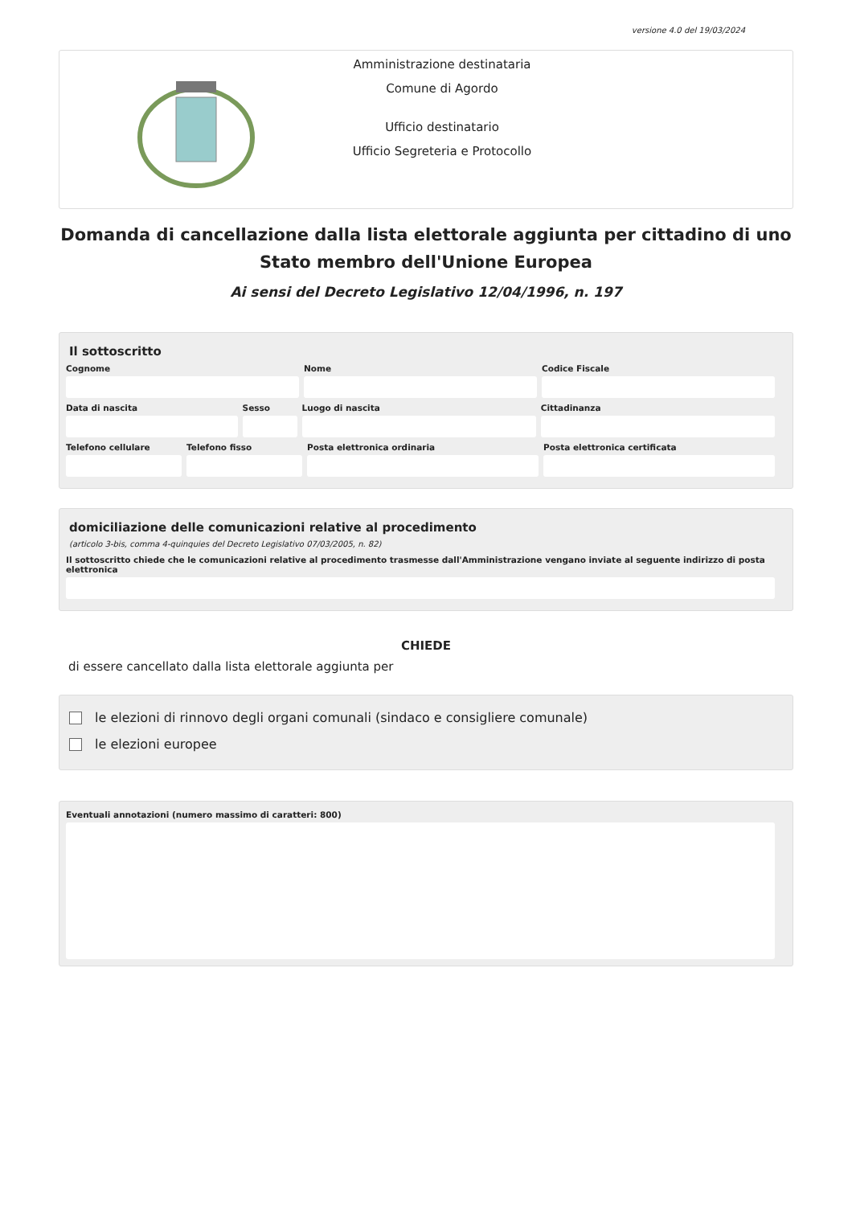versione 4.0 del 19/03/2024
Amministrazione destinataria
Comune di Agordo
Ufficio destinatario
Ufficio Segreteria e Protocollo
Domanda di cancellazione dalla lista elettorale aggiunta per cittadino di uno Stato membro dell'Unione Europea
Ai sensi del Decreto Legislativo 12/04/1996, n. 197
Il sottoscritto
Cognome Nome Codice Fiscale
Data di nascita Sesso Luogo di nascita Cittadinanza
Telefono cellulare Telefono fisso Posta elettronica ordinaria Posta elettronica certificata
domiciliazione delle comunicazioni relative al procedimento
(articolo 3-bis, comma 4-quinquies del Decreto Legislativo 07/03/2005, n. 82)
Il sottoscritto chiede che le comunicazioni relative al procedimento trasmesse dall'Amministrazione vengano inviate al seguente indirizzo di posta elettronica
CHIEDE
di essere cancellato dalla lista elettorale aggiunta per
le elezioni di rinnovo degli organi comunali (sindaco e consigliere comunale)
le elezioni europee
Eventuali annotazioni (numero massimo di caratteri: 800)